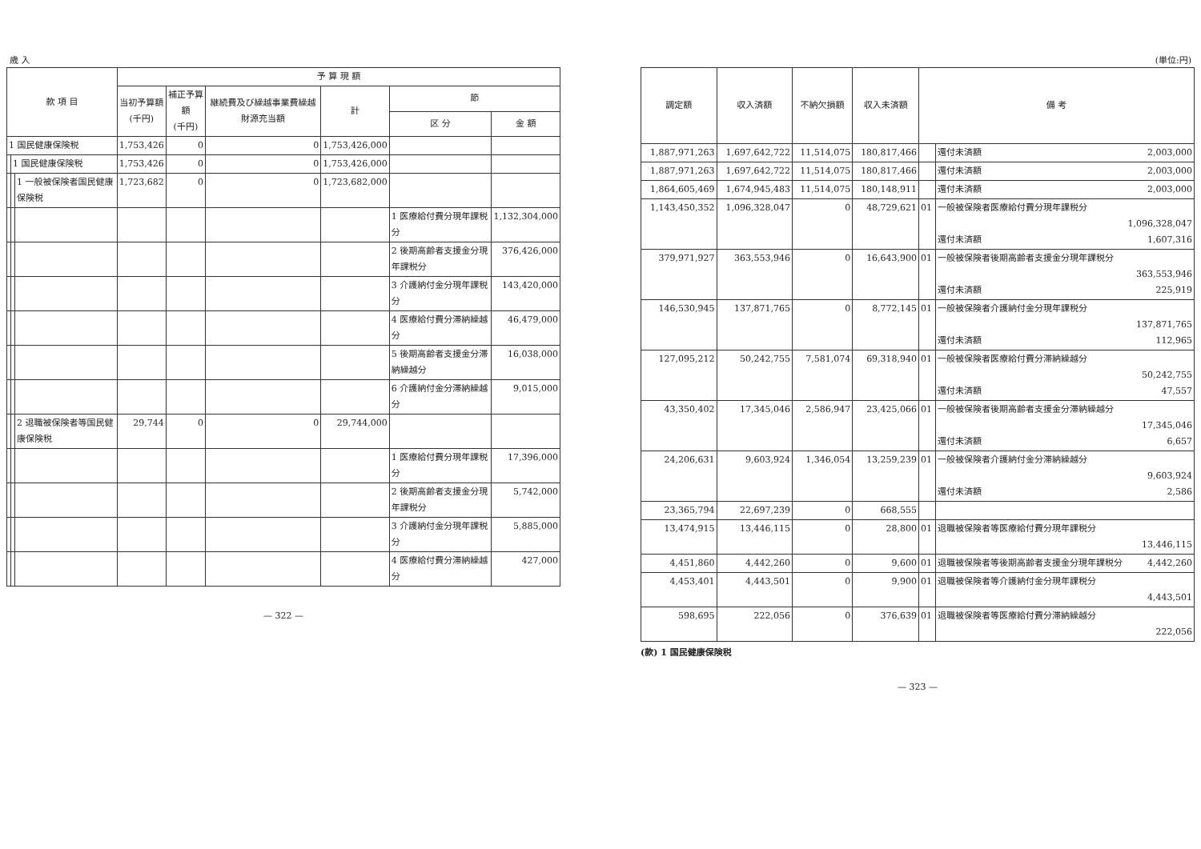歳 入
| 款 項 目 | | | 予 算 現 額 | | | | | |
| --- | --- | --- | --- | --- | --- | --- | --- | --- |
| | | | 当初予算額 (千円) | 補正予算額 (千円) | 継続費及び繰越事業費繰越財源充当額 | 計 | 節 | |
| | | | | | | | 区 分 | 金 額 |
| 1 国民健康保険税 | | | 1,753,426 | 0 | 0 | 1,753,426,000 | | |
| | 1 国民健康保険税 | | 1,753,426 | 0 | 0 | 1,753,426,000 | | |
| | | 1 一般被保険者国民健康保険税 | 1,723,682 | 0 | 0 | 1,723,682,000 | | |
| | | | | | | | 1 医療給付費分現年課税分 | 1,132,304,000 |
| | | | | | | | 2 後期高齢者支援金分現年課税分 | 376,426,000 |
| | | | | | | | 3 介護納付金分現年課税分 | 143,420,000 |
| | | | | | | | 4 医療給付費分滞納繰越分 | 46,479,000 |
| | | | | | | | 5 後期高齢者支援金分滞納繰越分 | 16,038,000 |
| | | | | | | | 6 介護納付金分滞納繰越分 | 9,015,000 |
| | | 2 退職被保険者等国民健康保険税 | 29,744 | 0 | 0 | 29,744,000 | | |
| | | | | | | | 1 医療給付費分現年課税分 | 17,396,000 |
| | | | | | | | 2 後期高齢者支援金分現年課税分 | 5,742,000 |
| | | | | | | | 3 介護納付金分現年課税分 | 5,885,000 |
| | | | | | | | 4 医療給付費分滞納繰越分 | 427,000 |
— 322 —
(単位:円)
| 調定額 | 収入済額 | 不納欠損額 | 収入未済額 | 備 考 | |
| --- | --- | --- | --- | --- | --- |
| 1,887,971,263 | 1,697,642,722 | 11,514,075 | 180,817,466 | | 還付未済額 2,003,000 |
| 1,887,971,263 | 1,697,642,722 | 11,514,075 | 180,817,466 | | 還付未済額 2,003,000 |
| 1,864,605,469 | 1,674,945,483 | 11,514,075 | 180,148,911 | | 還付未済額 2,003,000 |
| 1,143,450,352 | 1,096,328,047 | 0 | 48,729,621 | 01 | 一般被保険者医療給付費分現年課税分 1,096,328,047 還付未済額 1,607,316 |
| 379,971,927 | 363,553,946 | 0 | 16,643,900 | 01 | 一般被保険者後期高齢者支援金分現年課税分 363,553,946 還付未済額 225,919 |
| 146,530,945 | 137,871,765 | 0 | 8,772,145 | 01 | 一般被保険者介護納付金分現年課税分 137,871,765 還付未済額 112,965 |
| 127,095,212 | 50,242,755 | 7,581,074 | 69,318,940 | 01 | 一般被保険者医療給付費分滞納繰越分 50,242,755 還付未済額 47,557 |
| 43,350,402 | 17,345,046 | 2,586,947 | 23,425,066 | 01 | 一般被保険者後期高齢者支援金分滞納繰越分 17,345,046 還付未済額 6,657 |
| 24,206,631 | 9,603,924 | 1,346,054 | 13,259,239 | 01 | 一般被保険者介護納付金分滞納繰越分 9,603,924 還付未済額 2,586 |
| 23,365,794 | 22,697,239 | 0 | 668,555 | | |
| 13,474,915 | 13,446,115 | 0 | 28,800 | 01 | 退職被保険者等医療給付費分現年課税分 13,446,115 |
| 4,451,860 | 4,442,260 | 0 | 9,600 | 01 | 退職被保険者等後期高齢者支援金分現年課税分 4,442,260 |
| 4,453,401 | 4,443,501 | 0 | 9,900 | 01 | 退職被保険者等介護納付金分現年課税分 4,443,501 |
| 598,695 | 222,056 | 0 | 376,639 | 01 | 退職被保険者等医療給付費分滞納繰越分 222,056 |
(款) 1 国民健康保険税
— 323 —